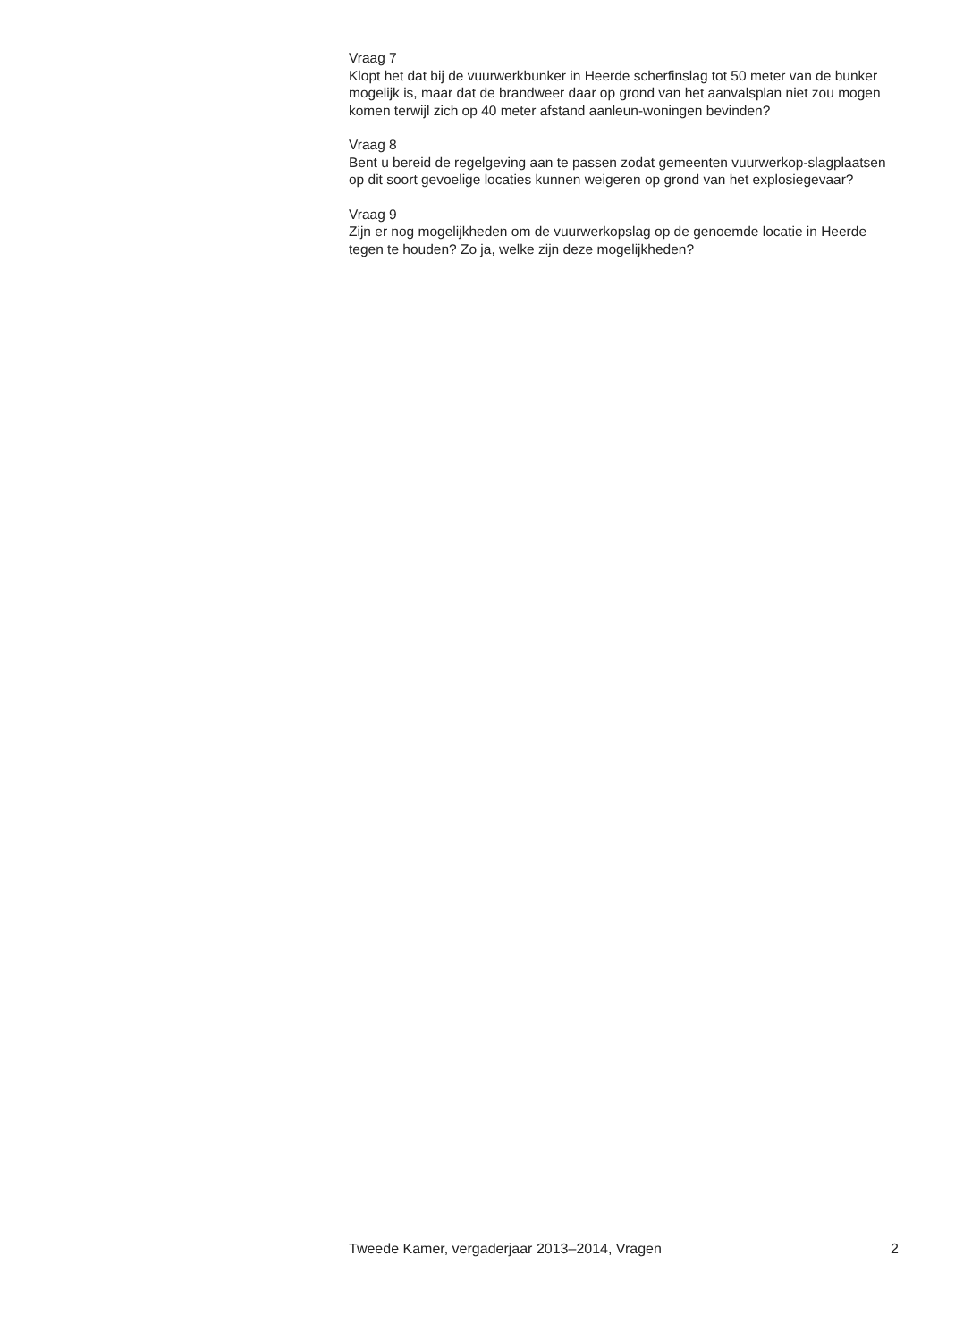Vraag 7
Klopt het dat bij de vuurwerkbunker in Heerde scherfinslag tot 50 meter van de bunker mogelijk is, maar dat de brandweer daar op grond van het aanvalsplan niet zou mogen komen terwijl zich op 40 meter afstand aanleun-woningen bevinden?
Vraag 8
Bent u bereid de regelgeving aan te passen zodat gemeenten vuurwerkop-slagplaatsen op dit soort gevoelige locaties kunnen weigeren op grond van het explosiegevaar?
Vraag 9
Zijn er nog mogelijkheden om de vuurwerkopslag op de genoemde locatie in Heerde tegen te houden? Zo ja, welke zijn deze mogelijkheden?
Tweede Kamer, vergaderjaar 2013–2014, Vragen 2